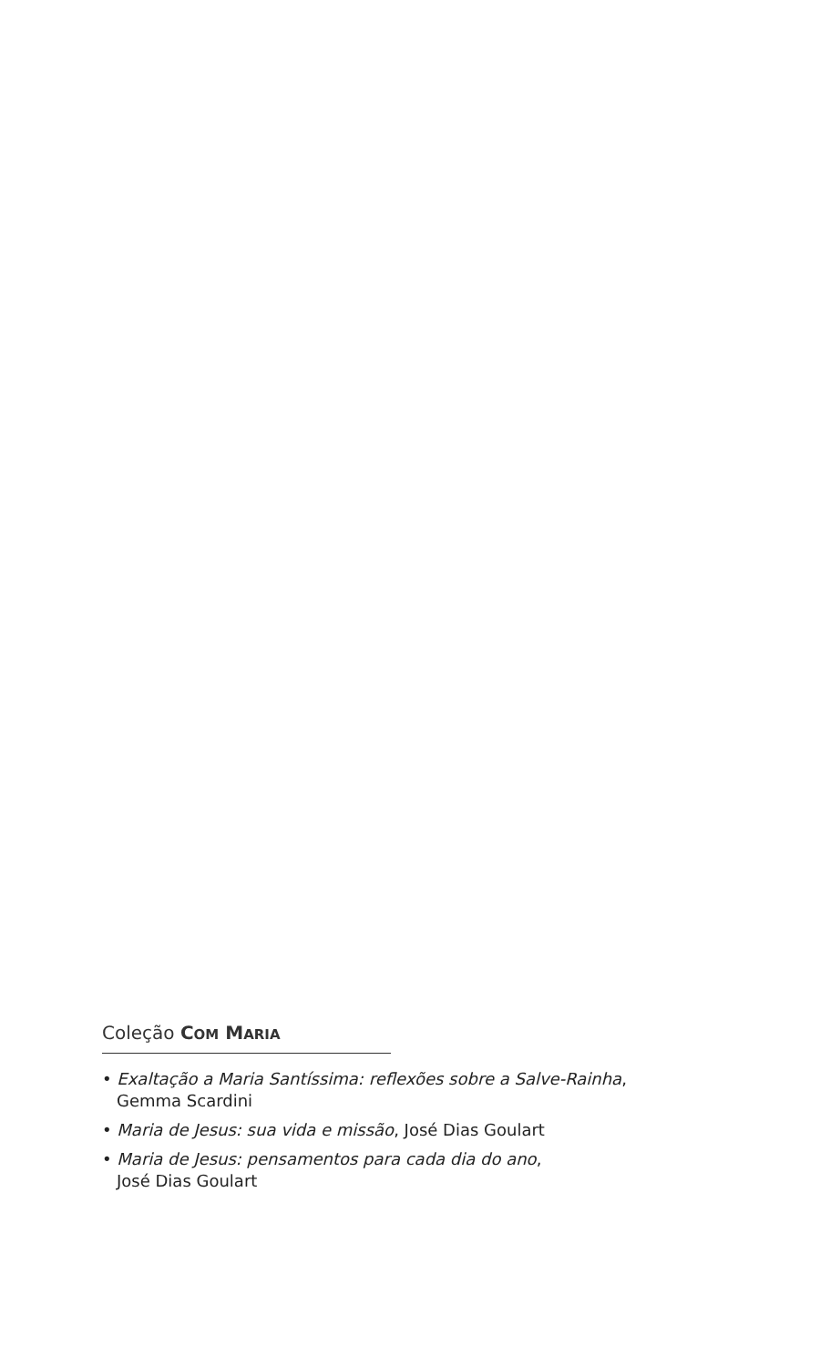Coleção COM MARIA
• Exaltação a Maria Santíssima: reflexões sobre a Salve-Rainha,
Gemma Scardini
• Maria de Jesus: sua vida e missão, José Dias Goulart
• Maria de Jesus: pensamentos para cada dia do ano,
José Dias Goulart